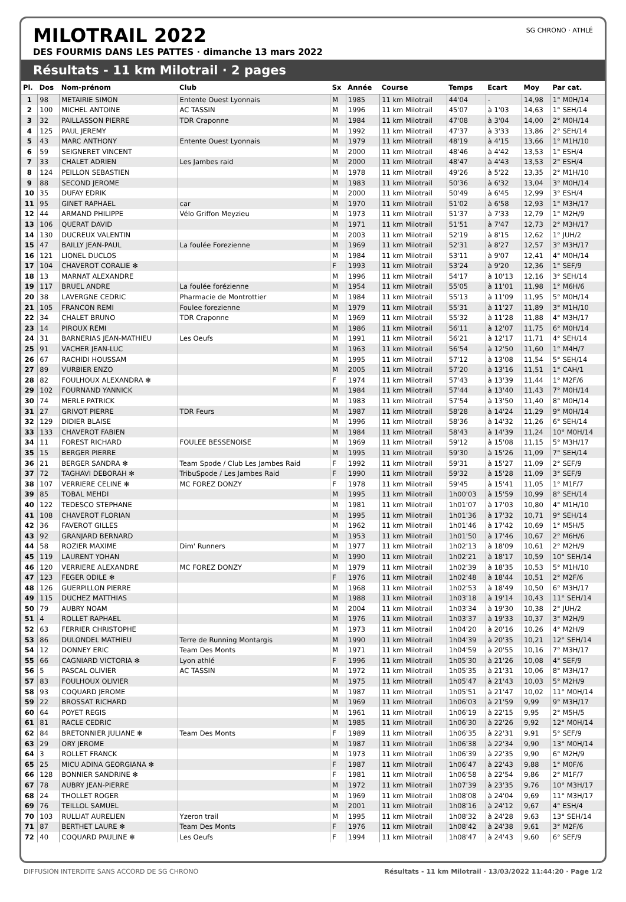MILOTRAIL 2022
DES FOURMIS DANS LES PATTES · dimanche 13 mars 2022
SG CHRONO · ATHLÉ
Résultats - 11 km Milotrail · 2 pages
| Pl. | Dos | Nom-prénom | Club | Sx | Année | Course | Temps | Ecart | Moy | Par cat. |
| --- | --- | --- | --- | --- | --- | --- | --- | --- | --- | --- |
| 1 | 98 | METAIRIE SIMON | Entente Ouest Lyonnais | M | 1985 | 11 km Milotrail | 44'04 | - | 14,98 | 1° M0H/14 |
| 2 | 100 | MICHEL ANTOINE | AC TASSIN | M | 1996 | 11 km Milotrail | 45'07 | à 1'03 | 14,63 | 1° SEH/14 |
| 3 | 32 | PAILLASSON PIERRE | TDR Craponne | M | 1984 | 11 km Milotrail | 47'08 | à 3'04 | 14,00 | 2° M0H/14 |
| 4 | 125 | PAUL JEREMY | | M | 1992 | 11 km Milotrail | 47'37 | à 3'33 | 13,86 | 2° SEH/14 |
| 5 | 43 | MARC ANTHONY | Entente Ouest Lyonnais | M | 1979 | 11 km Milotrail | 48'19 | à 4'15 | 13,66 | 1° M1H/10 |
| 6 | 59 | SEIGNERET VINCENT | | M | 2000 | 11 km Milotrail | 48'46 | à 4'42 | 13,53 | 1° ESH/4 |
| 7 | 33 | CHALET ADRIEN | Les Jambes raid | M | 2000 | 11 km Milotrail | 48'47 | à 4'43 | 13,53 | 2° ESH/4 |
| 8 | 124 | PEILLON SEBASTIEN | | M | 1978 | 11 km Milotrail | 49'26 | à 5'22 | 13,35 | 2° M1H/10 |
| 9 | 88 | SECOND JEROME | | M | 1983 | 11 km Milotrail | 50'36 | à 6'32 | 13,04 | 3° M0H/14 |
| 10 | 35 | DUFAY EDRIK | | M | 2000 | 11 km Milotrail | 50'49 | à 6'45 | 12,99 | 3° ESH/4 |
| 11 | 95 | GINET RAPHAEL | car | M | 1970 | 11 km Milotrail | 51'02 | à 6'58 | 12,93 | 1° M3H/17 |
| 12 | 44 | ARMAND PHILIPPE | Vélo Griffon Meyzieu | M | 1973 | 11 km Milotrail | 51'37 | à 7'33 | 12,79 | 1° M2H/9 |
| 13 | 106 | QUERAT DAVID | | M | 1971 | 11 km Milotrail | 51'51 | à 7'47 | 12,73 | 2° M3H/17 |
| 14 | 130 | DUCREUX VALENTIN | | M | 2003 | 11 km Milotrail | 52'19 | à 8'15 | 12,62 | 1° JUH/2 |
| 15 | 47 | BAILLY JEAN-PAUL | La foulée Forezienne | M | 1969 | 11 km Milotrail | 52'31 | à 8'27 | 12,57 | 3° M3H/17 |
| 16 | 121 | LIONEL DUCLOS | | M | 1984 | 11 km Milotrail | 53'11 | à 9'07 | 12,41 | 4° M0H/14 |
| 17 | 104 | CHAVEROT CORALIE ✻ | | F | 1993 | 11 km Milotrail | 53'24 | à 9'20 | 12,36 | 1° SEF/9 |
| 18 | 13 | MARNAT ALEXANDRE | | M | 1996 | 11 km Milotrail | 54'17 | à 10'13 | 12,16 | 3° SEH/14 |
| 19 | 117 | BRUEL ANDRE | La foulée forézienne | M | 1954 | 11 km Milotrail | 55'05 | à 11'01 | 11,98 | 1° M6H/6 |
| 20 | 38 | LAVERGNE CEDRIC | Pharmacie de Montrottier | M | 1984 | 11 km Milotrail | 55'13 | à 11'09 | 11,95 | 5° M0H/14 |
| 21 | 105 | FRANCON REMI | Foulee forezienne | M | 1979 | 11 km Milotrail | 55'31 | à 11'27 | 11,89 | 3° M1H/10 |
| 22 | 34 | CHALET BRUNO | TDR Craponne | M | 1969 | 11 km Milotrail | 55'32 | à 11'28 | 11,88 | 4° M3H/17 |
| 23 | 14 | PIROUX REMI | | M | 1986 | 11 km Milotrail | 56'11 | à 12'07 | 11,75 | 6° M0H/14 |
| 24 | 31 | BARNERIAS JEAN-MATHIEU | Les Oeufs | M | 1991 | 11 km Milotrail | 56'21 | à 12'17 | 11,71 | 4° SEH/14 |
| 25 | 91 | VACHER JEAN-LUC | | M | 1963 | 11 km Milotrail | 56'54 | à 12'50 | 11,60 | 1° M4H/7 |
| 26 | 67 | RACHIDI HOUSSAM | | M | 1995 | 11 km Milotrail | 57'12 | à 13'08 | 11,54 | 5° SEH/14 |
| 27 | 89 | VURBIER ENZO | | M | 2005 | 11 km Milotrail | 57'20 | à 13'16 | 11,51 | 1° CAH/1 |
| 28 | 82 | FOULHOUX ALEXANDRA ✻ | | F | 1974 | 11 km Milotrail | 57'43 | à 13'39 | 11,44 | 1° M2F/6 |
| 29 | 102 | FOURNAND YANNICK | | M | 1984 | 11 km Milotrail | 57'44 | à 13'40 | 11,43 | 7° M0H/14 |
| 30 | 74 | MERLE PATRICK | | M | 1983 | 11 km Milotrail | 57'54 | à 13'50 | 11,40 | 8° M0H/14 |
| 31 | 27 | GRIVOT PIERRE | TDR Feurs | M | 1987 | 11 km Milotrail | 58'28 | à 14'24 | 11,29 | 9° M0H/14 |
| 32 | 129 | DIDIER BLAISE | | M | 1996 | 11 km Milotrail | 58'36 | à 14'32 | 11,26 | 6° SEH/14 |
| 33 | 133 | CHAVEROT FABIEN | | M | 1984 | 11 km Milotrail | 58'43 | à 14'39 | 11,24 | 10° M0H/14 |
| 34 | 11 | FOREST RICHARD | FOULEE BESSENOISE | M | 1969 | 11 km Milotrail | 59'12 | à 15'08 | 11,15 | 5° M3H/17 |
| 35 | 15 | BERGER PIERRE | | M | 1995 | 11 km Milotrail | 59'30 | à 15'26 | 11,09 | 7° SEH/14 |
| 36 | 21 | BERGER SANDRA ✻ | Team Spode / Club Les Jambes Raid | F | 1992 | 11 km Milotrail | 59'31 | à 15'27 | 11,09 | 2° SEF/9 |
| 37 | 72 | TAGHAVI DEBORAH ✻ | TribuSpode / Les Jambes Raid | F | 1990 | 11 km Milotrail | 59'32 | à 15'28 | 11,09 | 3° SEF/9 |
| 38 | 107 | VERRIERE CELINE ✻ | MC FOREZ DONZY | F | 1978 | 11 km Milotrail | 59'45 | à 15'41 | 11,05 | 1° M1F/7 |
| 39 | 85 | TOBAL MEHDI | | M | 1995 | 11 km Milotrail | 1h00'03 | à 15'59 | 10,99 | 8° SEH/14 |
| 40 | 122 | TEDESCO STEPHANE | | M | 1981 | 11 km Milotrail | 1h01'07 | à 17'03 | 10,80 | 4° M1H/10 |
| 41 | 108 | CHAVEROT FLORIAN | | M | 1995 | 11 km Milotrail | 1h01'36 | à 17'32 | 10,71 | 9° SEH/14 |
| 42 | 36 | FAVEROT GILLES | | M | 1962 | 11 km Milotrail | 1h01'46 | à 17'42 | 10,69 | 1° M5H/5 |
| 43 | 92 | GRANJARD BERNARD | | M | 1953 | 11 km Milotrail | 1h01'50 | à 17'46 | 10,67 | 2° M6H/6 |
| 44 | 58 | ROZIER MAXIME | Dim' Runners | M | 1977 | 11 km Milotrail | 1h02'13 | à 18'09 | 10,61 | 2° M2H/9 |
| 45 | 119 | LAURENT YOHAN | | M | 1990 | 11 km Milotrail | 1h02'21 | à 18'17 | 10,59 | 10° SEH/14 |
| 46 | 120 | VERRIERE ALEXANDRE | MC FOREZ DONZY | M | 1979 | 11 km Milotrail | 1h02'39 | à 18'35 | 10,53 | 5° M1H/10 |
| 47 | 123 | FEGER ODILE ✻ | | F | 1976 | 11 km Milotrail | 1h02'48 | à 18'44 | 10,51 | 2° M2F/6 |
| 48 | 126 | GUERPILLON PIERRE | | M | 1968 | 11 km Milotrail | 1h02'53 | à 18'49 | 10,50 | 6° M3H/17 |
| 49 | 115 | DUCHEZ MATTHIAS | | M | 1988 | 11 km Milotrail | 1h03'18 | à 19'14 | 10,43 | 11° SEH/14 |
| 50 | 79 | AUBRY NOAM | | M | 2004 | 11 km Milotrail | 1h03'34 | à 19'30 | 10,38 | 2° JUH/2 |
| 51 | 4 | ROLLET RAPHAEL | | M | 1976 | 11 km Milotrail | 1h03'37 | à 19'33 | 10,37 | 3° M2H/9 |
| 52 | 63 | FERRIER CHRISTOPHE | | M | 1973 | 11 km Milotrail | 1h04'20 | à 20'16 | 10,26 | 4° M2H/9 |
| 53 | 86 | DULONDEL MATHIEU | Terre de Running Montargis | M | 1990 | 11 km Milotrail | 1h04'39 | à 20'35 | 10,21 | 12° SEH/14 |
| 54 | 12 | DONNEY ERIC | Team Des Monts | M | 1971 | 11 km Milotrail | 1h04'59 | à 20'55 | 10,16 | 7° M3H/17 |
| 55 | 66 | CAGNIARD VICTORIA ✻ | Lyon athlé | F | 1996 | 11 km Milotrail | 1h05'30 | à 21'26 | 10,08 | 4° SEF/9 |
| 56 | 5 | PASCAL OLIVIER | AC TASSIN | M | 1972 | 11 km Milotrail | 1h05'35 | à 21'31 | 10,06 | 8° M3H/17 |
| 57 | 83 | FOULHOUX OLIVIER | | M | 1975 | 11 km Milotrail | 1h05'47 | à 21'43 | 10,03 | 5° M2H/9 |
| 58 | 93 | COQUARD JEROME | | M | 1987 | 11 km Milotrail | 1h05'51 | à 21'47 | 10,02 | 11° M0H/14 |
| 59 | 22 | BROSSAT RICHARD | | M | 1969 | 11 km Milotrail | 1h06'03 | à 21'59 | 9,99 | 9° M3H/17 |
| 60 | 64 | POYET REGIS | | M | 1961 | 11 km Milotrail | 1h06'19 | à 22'15 | 9,95 | 2° M5H/5 |
| 61 | 81 | RACLE CEDRIC | | M | 1985 | 11 km Milotrail | 1h06'30 | à 22'26 | 9,92 | 12° M0H/14 |
| 62 | 84 | BRETONNIER JULIANE ✻ | Team Des Monts | F | 1989 | 11 km Milotrail | 1h06'35 | à 22'31 | 9,91 | 5° SEF/9 |
| 63 | 29 | ORY JEROME | | M | 1987 | 11 km Milotrail | 1h06'38 | à 22'34 | 9,90 | 13° M0H/14 |
| 64 | 3 | ROLLET FRANCK | | M | 1973 | 11 km Milotrail | 1h06'39 | à 22'35 | 9,90 | 6° M2H/9 |
| 65 | 25 | MICU ADINA GEORGIANA ✻ | | F | 1987 | 11 km Milotrail | 1h06'47 | à 22'43 | 9,88 | 1° M0F/6 |
| 66 | 128 | BONNIER SANDRINE ✻ | | F | 1981 | 11 km Milotrail | 1h06'58 | à 22'54 | 9,86 | 2° M1F/7 |
| 67 | 78 | AUBRY JEAN-PIERRE | | M | 1972 | 11 km Milotrail | 1h07'39 | à 23'35 | 9,76 | 10° M3H/17 |
| 68 | 24 | THOLLET ROGER | | M | 1969 | 11 km Milotrail | 1h08'08 | à 24'04 | 9,69 | 11° M3H/17 |
| 69 | 76 | TEILLOL SAMUEL | | M | 2001 | 11 km Milotrail | 1h08'16 | à 24'12 | 9,67 | 4° ESH/4 |
| 70 | 103 | RULLIAT AURELIEN | Yzeron trail | M | 1995 | 11 km Milotrail | 1h08'32 | à 24'28 | 9,63 | 13° SEH/14 |
| 71 | 87 | BERTHET LAURE ✻ | Team Des Monts | F | 1976 | 11 km Milotrail | 1h08'42 | à 24'38 | 9,61 | 3° M2F/6 |
| 72 | 40 | COQUARD PAULINE ✻ | Les Oeufs | F | 1994 | 11 km Milotrail | 1h08'47 | à 24'43 | 9,60 | 6° SEF/9 |
DIFFUSION INTERDITE SANS ACCORD DE SG CHRONO Résultats - 11 km Milotrail · 13/03/2022 11:44:20 · Page 1/2